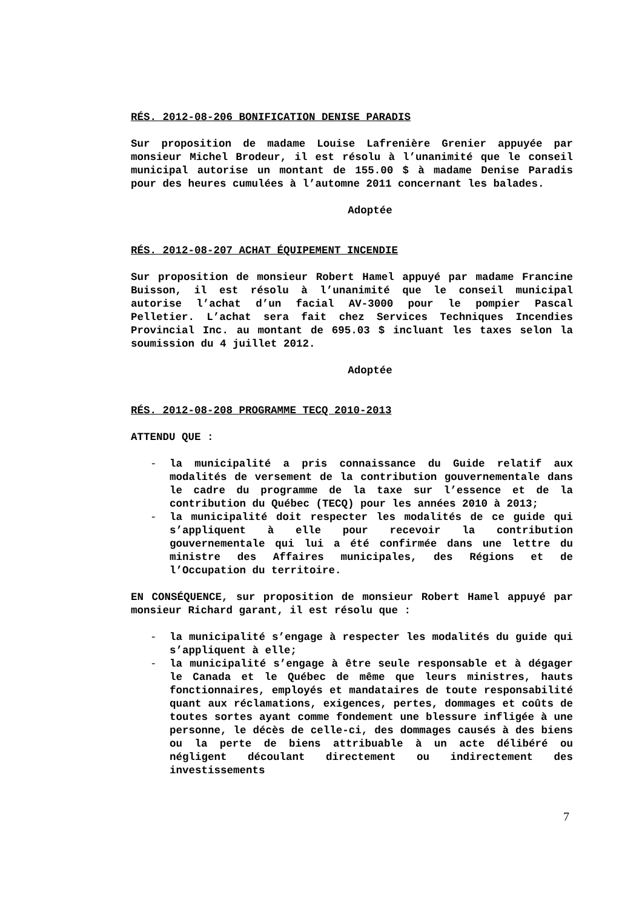RÉS. 2012-08-206 BONIFICATION DENISE PARADIS
Sur proposition de madame Louise Lafrenière Grenier appuyée par monsieur Michel Brodeur, il est résolu à l’unanimité que le conseil municipal autorise un montant de 155.00 $ à madame Denise Paradis pour des heures cumulées à l’automne 2011 concernant les balades.
Adoptée
RÉS. 2012-08-207 ACHAT ÉQUIPEMENT INCENDIE
Sur proposition de monsieur Robert Hamel appuyé par madame Francine Buisson, il est résolu à l’unanimité que le conseil municipal autorise l’achat d’un facial AV-3000 pour le pompier Pascal Pelletier. L’achat sera fait chez Services Techniques Incendies Provincial Inc. au montant de 695.03 $ incluant les taxes selon la soumission du 4 juillet 2012.
Adoptée
RÉS. 2012-08-208 PROGRAMME TECQ 2010-2013
ATTENDU QUE :
- la municipalité a pris connaissance du Guide relatif aux modalités de versement de la contribution gouvernementale dans le cadre du programme de la taxe sur l’essence et de la contribution du Québec (TECQ) pour les années 2010 à 2013;
- la municipalité doit respecter les modalités de ce guide qui s’appliquent à elle pour recevoir la contribution gouvernementale qui lui a été confirmée dans une lettre du ministre des Affaires municipales, des Régions et de l’Occupation du territoire.
EN CONSÉQUENCE, sur proposition de monsieur Robert Hamel appuyé par monsieur Richard garant, il est résolu que :
- la municipalité s’engage à respecter les modalités du guide qui s’appliquent à elle;
- la municipalité s’engage à être seule responsable et à dégager le Canada et le Québec de même que leurs ministres, hauts fonctionnaires, employés et mandataires de toute responsabilité quant aux réclamations, exigences, pertes, dommages et coûts de toutes sortes ayant comme fondement une blessure infligée à une personne, le décès de celle-ci, des dommages causés à des biens ou la perte de biens attribuable à un acte délibéré ou négligent découlant directement ou indirectement des investissements
7